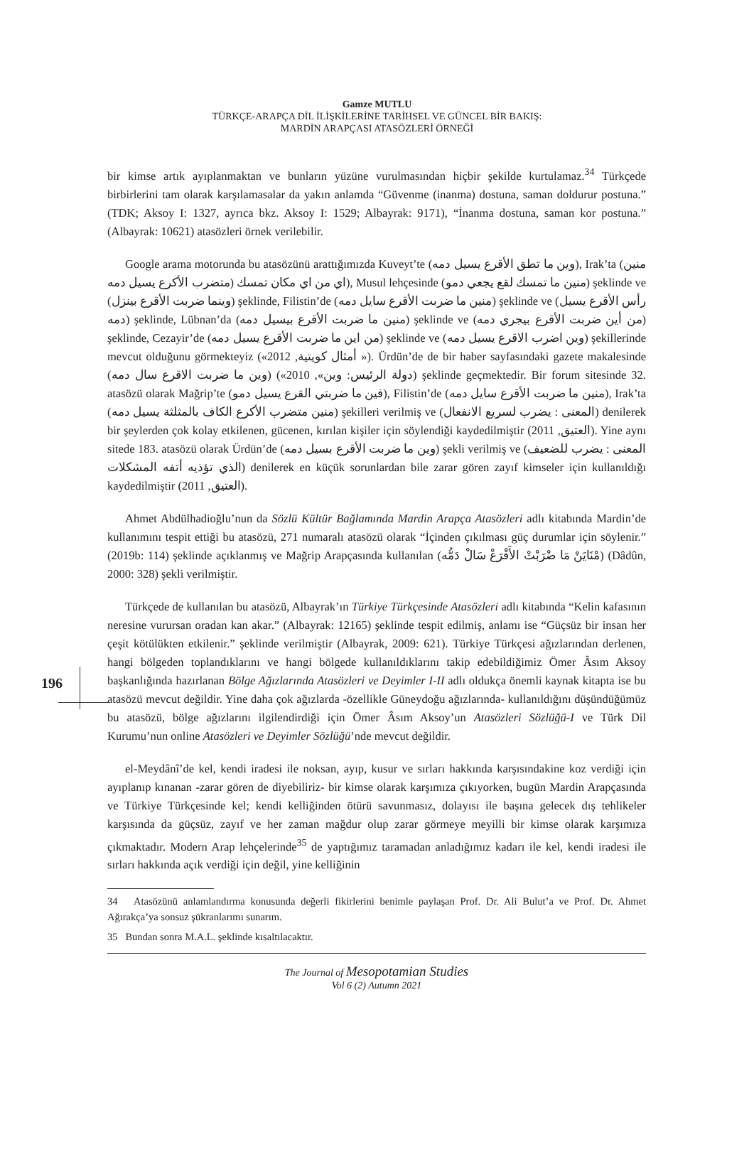Gamze MUTLU
TÜRKÇE-ARAPÇA DİL İLİŞKİLERİNE TARİHSEL VE GÜNCEL BİR BAKIŞ:
MARDİN ARAPÇASI ATASÖZLERİ ÖRNEĞİ
196
bir kimse artık ayıplanmaktan ve bunların yüzüne vurulmasından hiçbir şekilde kurtulamaz.<sup>34</sup> Türkçede birbirlerini tam olarak karşılamasalar da yakın anlamda “Güvenme (inanma) dostuna, saman doldurur postuna.” (TDK; Aksoy I: 1327, ayrıca bkz. Aksoy I: 1529; Albayrak: 9171), “İnanma dostuna, saman kor postuna.” (Albayrak: 10621) atasözleri örnek verilebilir.
Google arama motorunda bu atasözünü arattığımızda Kuveyt’te (وين ما تطق الأقرع يسيل دمه), Irak’ta (منين متضرب الأكرع يسيل دمه) اي من اي مكان تمسك), Musul lehçesinde (منين ما تمسك لقع يجعي دمو) şeklinde ve (وينما ضربت الأقرع بينزل) şeklinde, Filistin’de (منين ما ضربت الأقرع سايل دمه) şeklinde ve (رأس الأقرع يسيل دمه) şeklinde, Lübnan’da (منين ما ضربت الأقرع بيسيل دمه) şeklinde ve (من أين ضربت الأقرع بيجري دمه) şeklinde, Cezayir’de (من اين ما ضربت الأقرع يسيل دمه) şeklinde ve (وين اضرب الاقرع يسيل دمه) şekillerinde mevcut olduğunu görmekteyiz («2012 ,أمثال كويتية »). Ürdün’de de bir haber sayfasındaki gazete makalesinde (وين ما ضربت الاقرع سال دمه) («دولة الرئيس: وين», 2010) şeklinde geçmektedir. Bir forum sitesinde 32. atasözü olarak Mağrip’te (فين ما ضربتي القرع يسيل دمو), Filistin’de (منين ما ضربت الأقرع سايل دمه), Irak’ta (منين متضرب الأكرع الكاف بالمثلثة يسيل دمه) şekilleri verilmiş ve (المعنى : يضرب لسريع الانفعال) denilerek bir şeylerden çok kolay etkilenen, gücenen, kırılan kişiler için söylendiği kaydedilmiştir (العتيق, 2011). Yine aynı sitede 183. atasözü olarak Ürdün’de (وين ما ضربت الأقرع بسيل دمه) şekli verilmiş ve (المعنى : يضرب للضعيف الذي تؤذيه أتفه المشكلات) denilerek en küçük sorunlardan bile zarar gören zayıf kimseler için kullanıldığı kaydedilmiştir (العتيق, 2011).
Ahmet Abdülhadioğlu’nun da Sözlü Kültür Bağlamında Mardin Arapça Atasözleri adlı kitabında Mardin’de kullanımını tespit ettiği bu atasözü, 271 numaralı atasözü olarak “İçinden çıkılması güç durumlar için söylenir.” (2019b: 114) şeklinde açıklanmış ve Mağrip Arapçasında kullanılan (مْنَايَنْ مَا ضْرَبْتْ الأَقْرَعْ سَالْ دَمُّه) (Dâdûn, 2000: 328) şekli verilmiştir.
Türkçede de kullanılan bu atasözü, Albayrak’ın Türkiye Türkçesinde Atasözleri adlı kitabında “Kelin kafasının neresine vurursan oradan kan akar.” (Albayrak: 12165) şeklinde tespit edilmiş, anlamı ise “Güçsüz bir insan her çeşit kötülükten etkilenir.” şeklinde verilmiştir (Albayrak, 2009: 621). Türkiye Türkçesi ağızlarından derlenen, hangi bölgeden toplandıklarını ve hangi bölgede kullanıldıklarını takip edebildiğimiz Ömer Âsım Aksoy başkanlığında hazırlanan Bölge Ağızlarında Atasözleri ve Deyimler I-II adlı oldukça önemli kaynak kitapta ise bu atasözü mevcut değildir. Yine daha çok ağızlarda -özellikle Güneydoğu ağızlarında- kullanıldığını düşündüğümüz bu atasözü, bölge ağızlarını ilgilendirdiği için Ömer Âsım Aksoy’un Atasözleri Sözlüğü-I ve Türk Dil Kurumu’nun online Atasözleri ve Deyimler Sözlüğü’nde mevcut değildir.
el-Meydânî’de kel, kendi iradesi ile noksan, ayıp, kusur ve sırları hakkında karşısındakine koz verdiği için ayıplanıp kınanan -zarar gören de diyebiliriz- bir kimse olarak karşımıza çıkıyorken, bugün Mardin Arapçasında ve Türkiye Türkçesinde kel; kendi kelliğinden ötürü savunmasız, dolayısı ile başına gelecek dış tehlikeler karşısında da güçsüz, zayıf ve her zaman mağdur olup zarar görmeye meyilli bir kimse olarak karşımıza çıkmaktadır. Modern Arap lehçelerinde<sup>35</sup> de yaptığımız taramadan anladığımız kadarı ile kel, kendi iradesi ile sırları hakkında açık verdiği için değil, yine kelliğinin
34 Atasözünü anlamlandırma konusunda değerli fikirlerini benimle paylaşan Prof. Dr. Ali Bulut’a ve Prof. Dr. Ahmet Ağırakça’ya sonsuz şükranlarımı sunarım.
35 Bundan sonra M.A.L. şeklinde kısaltılacaktır.
The Journal of Mesopotamian Studies
Vol 6 (2) Autumn 2021